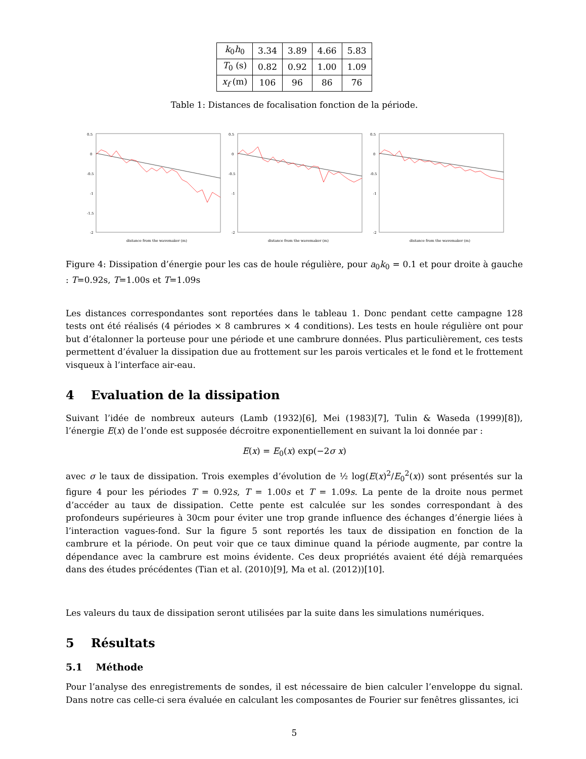| k<sub>0</sub> h<sub>0</sub> | 3.34 | 3.89 | 4.66 | 5.83 |
| T<sub>0</sub> (s) | 0.82 | 0.92 | 1.00 | 1.09 |
| x<sub>f</sub> (m) | 106 | 96 | 86 | 76 |
Table 1: Distances de focalisation fonction de la période.
0.5
0
-0.5
-1
-1.5
-2
distance from the wavemaker (m)
0.5
0
-0.5
-1
-2
distance from the wavemaker (m)
0.5
0
-0.5
-1
-2
distance from the wavemaker (m)
Figure 4: Dissipation d’énergie pour les cas de houle régulière, pour a<sub>0</sub>k<sub>0</sub> = 0.1 et pour droite à gauche : T=0.92s, T=1.00s et T=1.09s
Les distances correspondantes sont reportées dans le tableau 1. Donc pendant cette campagne 128 tests ont été réalisés (4 périodes × 8 cambrures × 4 conditions). Les tests en houle régulière ont pour but d’étalonner la porteuse pour une période et une cambrure données. Plus particulièrement, ces tests permettent d’évaluer la dissipation due au frottement sur les parois verticales et le fond et le frottement visqueux à l’interface air-eau.
4 Evaluation de la dissipation
Suivant l’idée de nombreux auteurs (Lamb (1932)[6], Mei (1983)[7], Tulin & Waseda (1999)[8]), l’énergie E(x) de l’onde est supposée décroitre exponentiellement en suivant la loi donnée par :
E(x) = E<sub>0</sub>(x) exp(−2σ x)
avec σ le taux de dissipation. Trois exemples d’évolution de ½ log(E(x)<sup>2</sup>/E<sub>0</sub><sup>2</sup>(x)) sont présentés sur la figure 4 pour les périodes T = 0.92s, T = 1.00s et T = 1.09s. La pente de la droite nous permet d’accéder au taux de dissipation. Cette pente est calculée sur les sondes correspondant à des profondeurs supérieures à 30cm pour éviter une trop grande influence des échanges d’énergie liées à l’interaction vagues-fond. Sur la figure 5 sont reportés les taux de dissipation en fonction de la cambrure et la période. On peut voir que ce taux diminue quand la période augmente, par contre la dépendance avec la cambrure est moins évidente. Ces deux propriétés avaient été déjà remarquées dans des études précédentes (Tian et al. (2010)[9], Ma et al. (2012))[10].
Les valeurs du taux de dissipation seront utilisées par la suite dans les simulations numériques.
5 Résultats
5.1 Méthode
Pour l’analyse des enregistrements de sondes, il est nécessaire de bien calculer l’enveloppe du signal. Dans notre cas celle-ci sera évaluée en calculant les composantes de Fourier sur fenêtres glissantes, ici
5